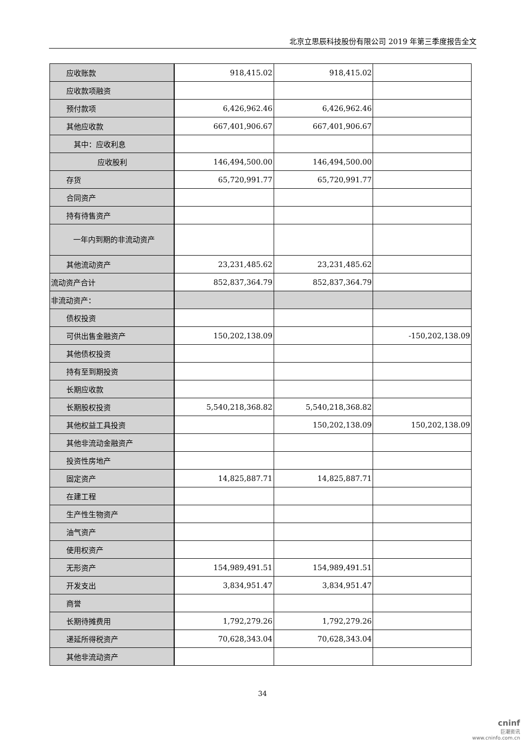北京立思辰科技股份有限公司 2019 年第三季度报告全文
| 应收账款 | 918,415.02 | 918,415.02 | |
| 应收款项融资 | | | |
| 预付款项 | 6,426,962.46 | 6,426,962.46 | |
| 其他应收款 | 667,401,906.67 | 667,401,906.67 | |
| 其中：应收利息 | | | |
| 应收股利 | 146,494,500.00 | 146,494,500.00 | |
| 存货 | 65,720,991.77 | 65,720,991.77 | |
| 合同资产 | | | |
| 持有待售资产 | | | |
| 一年内到期的非流动资产 | | | |
| 其他流动资产 | 23,231,485.62 | 23,231,485.62 | |
| 流动资产合计 | 852,837,364.79 | 852,837,364.79 | |
| 非流动资产： | | | |
| 债权投资 | | | |
| 可供出售金融资产 | 150,202,138.09 | | -150,202,138.09 |
| 其他债权投资 | | | |
| 持有至到期投资 | | | |
| 长期应收款 | | | |
| 长期股权投资 | 5,540,218,368.82 | 5,540,218,368.82 | |
| 其他权益工具投资 | | 150,202,138.09 | 150,202,138.09 |
| 其他非流动金融资产 | | | |
| 投资性房地产 | | | |
| 固定资产 | 14,825,887.71 | 14,825,887.71 | |
| 在建工程 | | | |
| 生产性生物资产 | | | |
| 油气资产 | | | |
| 使用权资产 | | | |
| 无形资产 | 154,989,491.51 | 154,989,491.51 | |
| 开发支出 | 3,834,951.47 | 3,834,951.47 | |
| 商誉 | | | |
| 长期待摊费用 | 1,792,279.26 | 1,792,279.26 | |
| 递延所得税资产 | 70,628,343.04 | 70,628,343.04 | |
| 其他非流动资产 | | | |
34
cninf
巨潮资讯
www.cninfo.com.cn